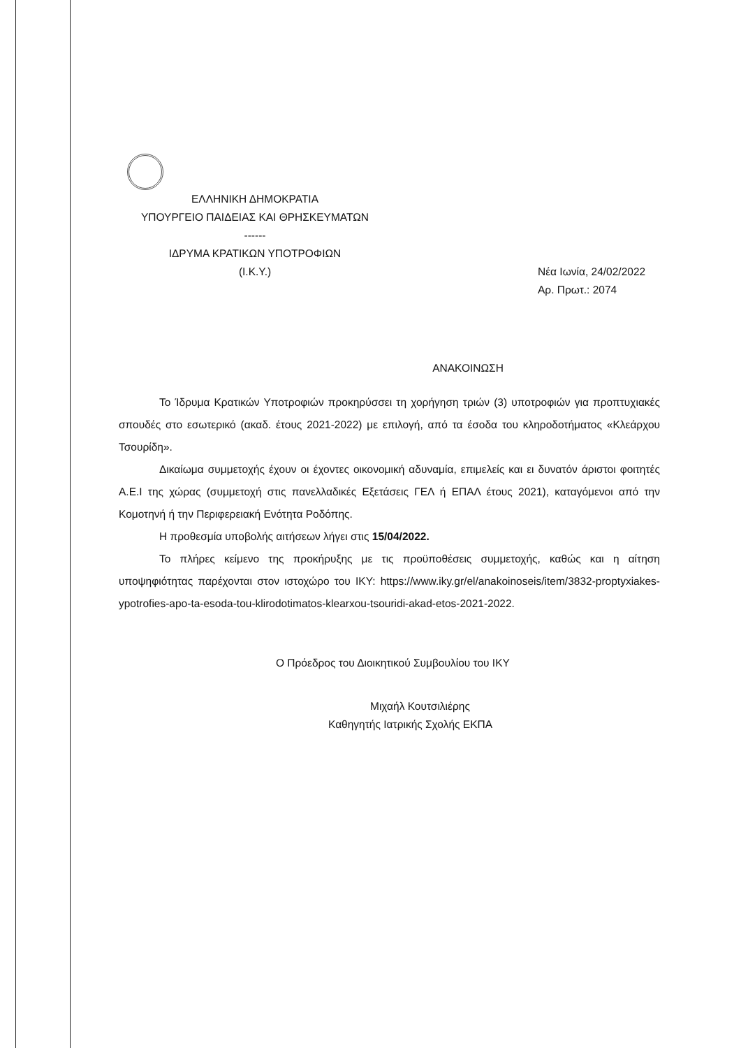ΕΛΛΗΝΙΚΗ ΔΗΜΟΚΡΑΤΙΑ
ΥΠΟΥΡΓΕΙΟ ΠΑΙΔΕΙΑΣ ΚΑΙ ΘΡΗΣΚΕΥΜΑΤΩΝ
------
ΙΔΡΥΜΑ ΚΡΑΤΙΚΩΝ ΥΠΟΤΡΟΦΙΩΝ
(Ι.Κ.Υ.)
Νέα Ιωνία, 24/02/2022
Αρ. Πρωτ.: 2074
ΑΝΑΚΟΙΝΩΣΗ
Το Ίδρυμα Κρατικών Υποτροφιών προκηρύσσει τη χορήγηση τριών (3) υποτροφιών για προπτυχιακές σπουδές στο εσωτερικό (ακαδ. έτους 2021-2022) με επιλογή, από τα έσοδα του κληροδοτήματος «Κλεάρχου Τσουρίδη».
Δικαίωμα συμμετοχής έχουν οι έχοντες οικονομική αδυναμία, επιμελείς και ει δυνατόν άριστοι φοιτητές Α.Ε.Ι της χώρας (συμμετοχή στις πανελλαδικές Εξετάσεις ΓΕΛ ή ΕΠΑΛ έτους 2021), καταγόμενοι από την Κομοτηνή ή την Περιφερειακή Ενότητα Ροδόπης.
Η προθεσμία υποβολής αιτήσεων λήγει στις 15/04/2022.
Το πλήρες κείμενο της προκήρυξης με τις προϋποθέσεις συμμετοχής, καθώς και η αίτηση υποψηφιότητας παρέχονται στον ιστοχώρο του ΙΚΥ: https://www.iky.gr/el/anakoinoseis/item/3832-proptyxiakes-ypotrofies-apo-ta-esoda-tou-klirodotimatos-klearxou-tsouridi-akad-etos-2021-2022.
Ο Πρόεδρος του Διοικητικού Συμβουλίου του ΙΚΥ
Μιχαήλ Κουτσιλιέρης
Καθηγητής Ιατρικής Σχολής ΕΚΠΑ